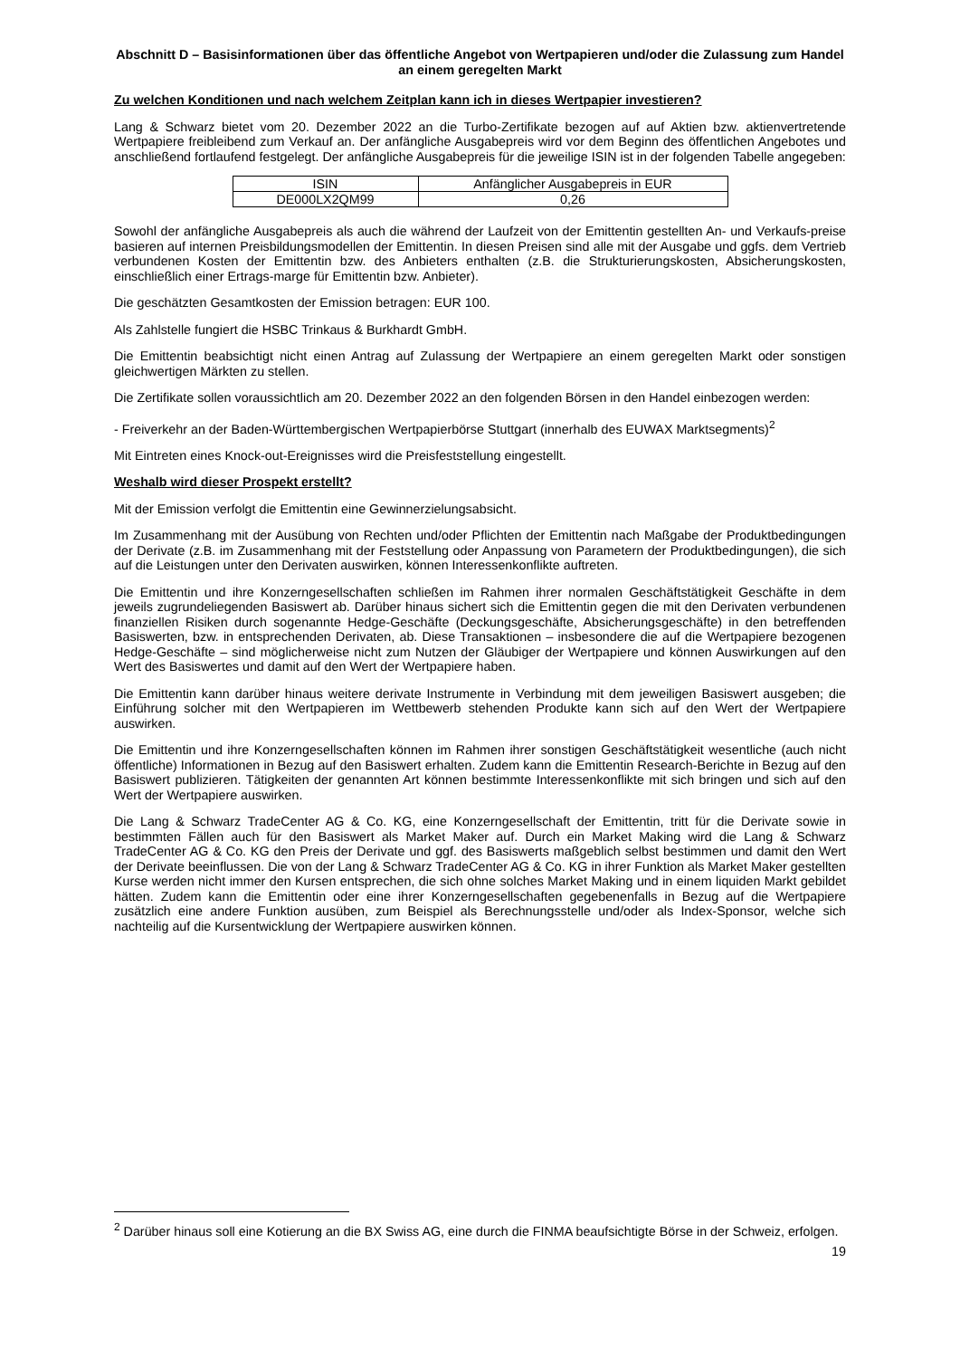Abschnitt D – Basisinformationen über das öffentliche Angebot von Wertpapieren und/oder die Zulassung zum Handel an einem geregelten Markt
Zu welchen Konditionen und nach welchem Zeitplan kann ich in dieses Wertpapier investieren?
Lang & Schwarz bietet vom 20. Dezember 2022 an die Turbo-Zertifikate bezogen auf auf Aktien bzw. aktienvertretende Wertpapiere freibleibend zum Verkauf an. Der anfängliche Ausgabepreis wird vor dem Beginn des öffentlichen Angebotes und anschließend fortlaufend festgelegt. Der anfängliche Ausgabepreis für die jeweilige ISIN ist in der folgenden Tabelle angegeben:
| ISIN | Anfänglicher Ausgabepreis in EUR |
| DE000LX2QM99 | 0,26 |
Sowohl der anfängliche Ausgabepreis als auch die während der Laufzeit von der Emittentin gestellten An- und Verkaufs-preise basieren auf internen Preisbildungsmodellen der Emittentin. In diesen Preisen sind alle mit der Ausgabe und ggfs. dem Vertrieb verbundenen Kosten der Emittentin bzw. des Anbieters enthalten (z.B. die Strukturierungskosten, Absicherungskosten, einschließlich einer Ertrags-marge für Emittentin bzw. Anbieter).
Die geschätzten Gesamtkosten der Emission betragen: EUR 100.
Als Zahlstelle fungiert die HSBC Trinkaus & Burkhardt GmbH.
Die Emittentin beabsichtigt nicht einen Antrag auf Zulassung der Wertpapiere an einem geregelten Markt oder sonstigen gleichwertigen Märkten zu stellen.
Die Zertifikate sollen voraussichtlich am 20. Dezember 2022 an den folgenden Börsen in den Handel einbezogen werden:
- Freiverkehr an der Baden-Württembergischen Wertpapierbörse Stuttgart (innerhalb des EUWAX Marktsegments)<sup>2</sup>
Mit Eintreten eines Knock-out-Ereignisses wird die Preisfeststellung eingestellt.
Weshalb wird dieser Prospekt erstellt?
Mit der Emission verfolgt die Emittentin eine Gewinnerzielungsabsicht.
Im Zusammenhang mit der Ausübung von Rechten und/oder Pflichten der Emittentin nach Maßgabe der Produktbedingungen der Derivate (z.B. im Zusammenhang mit der Feststellung oder Anpassung von Parametern der Produktbedingungen), die sich auf die Leistungen unter den Derivaten auswirken, können Interessenkonflikte auftreten.
Die Emittentin und ihre Konzerngesellschaften schließen im Rahmen ihrer normalen Geschäftstätigkeit Geschäfte in dem jeweils zugrundeliegenden Basiswert ab. Darüber hinaus sichert sich die Emittentin gegen die mit den Derivaten verbundenen finanziellen Risiken durch sogenannte Hedge-Geschäfte (Deckungsgeschäfte, Absicherungsgeschäfte) in den betreffenden Basiswerten, bzw. in entsprechenden Derivaten, ab. Diese Transaktionen – insbesondere die auf die Wertpapiere bezogenen Hedge-Geschäfte – sind möglicherweise nicht zum Nutzen der Gläubiger der Wertpapiere und können Auswirkungen auf den Wert des Basiswertes und damit auf den Wert der Wertpapiere haben.
Die Emittentin kann darüber hinaus weitere derivate Instrumente in Verbindung mit dem jeweiligen Basiswert ausgeben; die Einführung solcher mit den Wertpapieren im Wettbewerb stehenden Produkte kann sich auf den Wert der Wertpapiere auswirken.
Die Emittentin und ihre Konzerngesellschaften können im Rahmen ihrer sonstigen Geschäftstätigkeit wesentliche (auch nicht öffentliche) Informationen in Bezug auf den Basiswert erhalten. Zudem kann die Emittentin Research-Berichte in Bezug auf den Basiswert publizieren. Tätigkeiten der genannten Art können bestimmte Interessenkonflikte mit sich bringen und sich auf den Wert der Wertpapiere auswirken.
Die Lang & Schwarz TradeCenter AG & Co. KG, eine Konzerngesellschaft der Emittentin, tritt für die Derivate sowie in bestimmten Fällen auch für den Basiswert als Market Maker auf. Durch ein Market Making wird die Lang & Schwarz TradeCenter AG & Co. KG den Preis der Derivate und ggf. des Basiswerts maßgeblich selbst bestimmen und damit den Wert der Derivate beeinflussen. Die von der Lang & Schwarz TradeCenter AG & Co. KG in ihrer Funktion als Market Maker gestellten Kurse werden nicht immer den Kursen entsprechen, die sich ohne solches Market Making und in einem liquiden Markt gebildet hätten. Zudem kann die Emittentin oder eine ihrer Konzerngesellschaften gegebenenfalls in Bezug auf die Wertpapiere zusätzlich eine andere Funktion ausüben, zum Beispiel als Berechnungsstelle und/oder als Index-Sponsor, welche sich nachteilig auf die Kursentwicklung der Wertpapiere auswirken können.
<sup>2</sup> Darüber hinaus soll eine Kotierung an die BX Swiss AG, eine durch die FINMA beaufsichtigte Börse in der Schweiz, erfolgen.
19